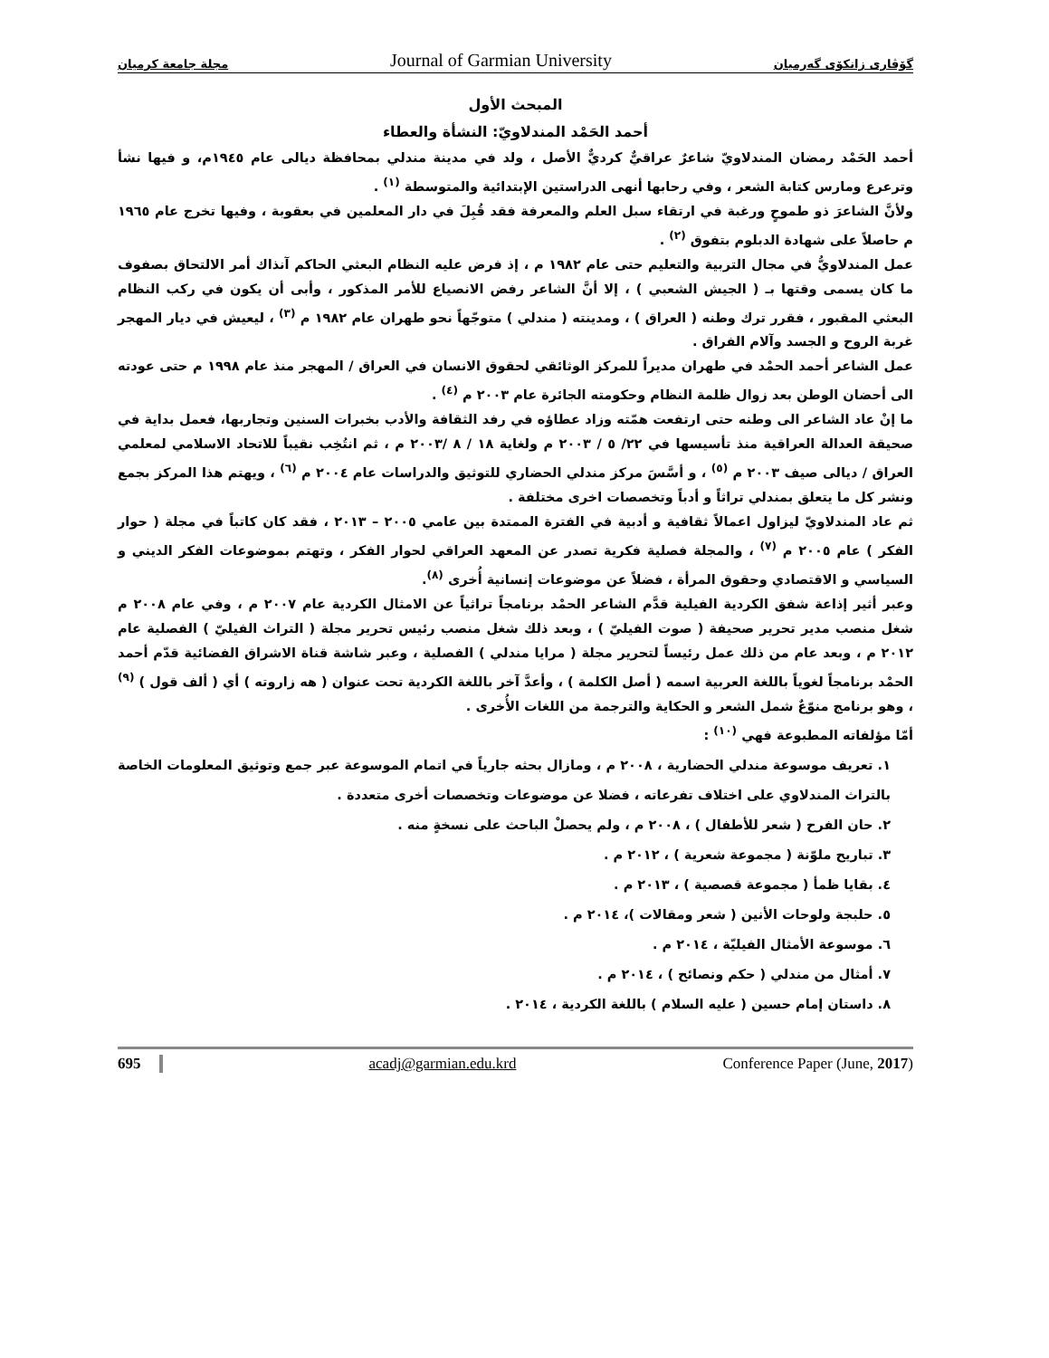گۆڤاری زانکۆی گەرمیان Journal of Garmian University مجلة جامعة كرميان
المبحث الأول
أحمد الحَمْد المندلاويّ: النشأة والعطاء
أحمد الحَمْد رمضان المندلاويّ شاعرٌ عراقيٌّ كرديٌّ الأصل ، ولد في مدينة مندلي بمحافظة ديالى عام ١٩٤٥م، و فيها نشأ وترعرع ومارس كتابة الشعر ، وفي رحابها أنهى الدراستين الإبتدائية والمتوسطة <sup>(١)</sup> .
ولأنَّ الشاعرَ ذو طموحٍ ورغبة في ارتقاء سبل العلم والمعرفة فقد قُبِلَ في دار المعلمين في بعقوبة ، وفيها تخرج عام ١٩٦٥ م حاصلاً على شهادة الدبلوم بتفوق <sup>(٢)</sup> .
عمل المندلاويُّ في مجال التربية والتعليم حتى عام ١٩٨٢ م ، إذ فرض عليه النظام البعثي الحاكم آنذاك أمر الالتحاق بصفوف ما كان يسمى وقتها بـ ( الجيش الشعبي ) ، إلا أنَّ الشاعر رفض الانصياع للأمر المذكور ، وأبى أن يكون في ركب النظام البعثي المقبور ، فقرر ترك وطنه ( العراق ) ، ومدينته ( مندلي ) متوجّهاً نحو طهران عام ١٩٨٢ م <sup>(٣)</sup> ، ليعيش في ديار المهجر غربة الروح و الجسد وآلام الفراق .
عمل الشاعر أحمد الحمْد في طهران مديراً للمركز الوثائقي لحقوق الانسان في العراق / المهجر منذ عام ١٩٩٨ م حتى عودته الى أحضان الوطن بعد زوال ظلمة النظام وحكومته الجائرة عام ٢٠٠٣ م <sup>(٤)</sup> .
ما إنْ عاد الشاعر الى وطنه حتى ارتفعت همّته وزاد عطاؤه في رفد الثقافة والأدب بخبرات السنين وتجاربها، فعمل بداية في صحيقة العدالة العراقية منذ تأسيسها في ٢٢/ ٥ / ٢٠٠٣ م ولغاية ١٨ / ٨ /٢٠٠٣ م ، ثم انتُخِب نقيباً للاتحاد الاسلامي لمعلمي العراق / ديالى صيف ٢٠٠٣ م <sup>(٥)</sup> ، و أسَّسَ مركز مندلي الحضاري للتوثيق والدراسات عام ٢٠٠٤ م <sup>(٦)</sup> ، ويهتم هذا المركز بجمع ونشر كل ما يتعلق بمندلي تراثاً و أدباً وتخصصات اخرى مختلفة .
ثم عاد المندلاويّ ليزاول اعمالاً ثقافية و أدبية في الفترة الممتدة بين عامي ٢٠٠٥ – ٢٠١٣ ، فقد كان كاتباً في مجلة ( حوار الفكر ) عام ٢٠٠٥ م <sup>(٧)</sup> ، والمجلة فصلية فكرية تصدر عن المعهد العراقي لحوار الفكر ، وتهتم بموضوعات الفكر الديني و السياسي و الاقتصادي وحقوق المرأة ، فضلاً عن موضوعات إنسانية أُخرى <sup>(٨)</sup>.
وعبر أثير إذاعة شفق الكردية الفيلية قدَّم الشاعر الحمْد برنامجاً تراثياً عن الامثال الكردية عام ٢٠٠٧ م ، وفي عام ٢٠٠٨ م شغل منصب مدير تحرير صحيفة ( صوت الفيليّ ) ، وبعد ذلك شغل منصب رئيس تحرير مجلة ( التراث الفيليّ ) الفصلية عام ٢٠١٢ م ، وبعد عام من ذلك عمل رئيساً لتحرير مجلة ( مرايا مندلي ) الفصلية ، وعبر شاشة قناة الاشراق الفضائية قدّم أحمد الحمْد برنامجاً لغوياً باللغة العربية اسمه ( أصل الكلمة ) ، وأعدَّ آخر باللغة الكردية تحت عنوان ( هه زاروته ) أي ( ألف قول ) <sup>(٩)</sup> ، وهو برنامج منوّعٌ شمل الشعر و الحكاية والترجمة من اللغات الأُخرى .
أمّا مؤلفاته المطبوعة فهي <sup>(١٠)</sup> :
١. تعريف موسوعة مندلي الحضارية ، ٢٠٠٨ م ، ومازال بحثه جارياً في اتمام الموسوعة عبر جمع وتوثيق المعلومات الخاصة بالتراث المندلاوي على اختلاف تفرعاته ، فضلا عن موضوعات وتخصصات أخرى متعددة .
٢. حان الفرح ( شعر للأطفال ) ، ٢٠٠٨ م ، ولم يحصلْ الباحث على نسخةٍ منه .
٣. تباريح ملوّنة ( مجموعة شعرية ) ، ٢٠١٢ م .
٤. بقايا ظمأ ( مجموعة قصصية ) ، ٢٠١٣ م .
٥. حلبجة ولوحات الأنين ( شعر ومقالات )، ٢٠١٤ م .
٦. موسوعة الأمثال الفيليّة ، ٢٠١٤ م .
٧. أمثال من مندلي ( حكم ونصائح ) ، ٢٠١٤ م .
٨. داستان إمام حسين ( عليه السلام ) باللغة الكردية ، ٢٠١٤ .
695 acadj@garmian.edu.krd Conference Paper (June, 2017)